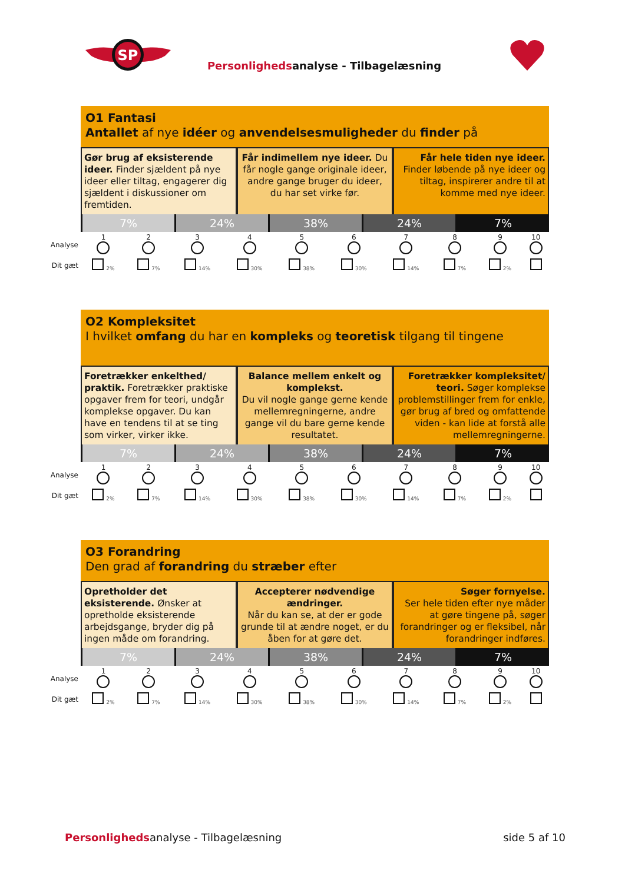SP
Personlighedsanalyse - Tilbagelæsning
O1 Fantasi
Antallet af nye idéer og anvendelsesmuligheder du finder på
Gør brug af eksisterende ideer. Finder sjældent på nye ideer eller tiltag, engagerer dig sjældent i diskussioner om fremtiden.
Får indimellem nye ideer. Du får nogle gange originale ideer, andre gange bruger du ideer, du har set virke før.
Får hele tiden nye ideer. Finder løbende på nye ideer og tiltag, inspirerer andre til at komme med nye ideer.
7% 24% 38% 24% 7%
| Analyse | 1 | 2 | 3 | 4 | 5 | 6 | 7 | 8 | 9 | 10 |
| Dit gæt | 2% | 7% | 14% | 30% | 38% | 30% | 14% | 7% | 2% | |
O2 Kompleksitet
I hvilket omfang du har en kompleks og teoretisk tilgang til tingene
Foretrækker enkelthed/ praktik. Foretrækker praktiske opgaver frem for teori, undgår komplekse opgaver. Du kan have en tendens til at se ting som virker, virker ikke.
Balance mellem enkelt og komplekst.
Du vil nogle gange gerne kende mellemregningerne, andre gange vil du bare gerne kende resultatet.
Foretrækker kompleksitet/ teori. Søger komplekse problemstillinger frem for enkle, gør brug af bred og omfattende viden - kan lide at forstå alle mellemregningerne.
7% 24% 38% 24% 7%
| Analyse | 1 | 2 | 3 | 4 | 5 | 6 | 7 | 8 | 9 | 10 |
| Dit gæt | 2% | 7% | 14% | 30% | 38% | 30% | 14% | 7% | 2% | |
O3 Forandring
Den grad af forandring du stræber efter
Opretholder det eksisterende. Ønsker at opretholde eksisterende arbejdsgange, bryder dig på ingen måde om forandring.
Accepterer nødvendige ændringer.
Når du kan se, at der er gode grunde til at ændre noget, er du åben for at gøre det.
Søger fornyelse.
Ser hele tiden efter nye måder at gøre tingene på, søger forandringer og er fleksibel, når forandringer indføres.
7% 24% 38% 24% 7%
| Analyse | 1 | 2 | 3 | 4 | 5 | 6 | 7 | 8 | 9 | 10 |
| Dit gæt | 2% | 7% | 14% | 30% | 38% | 30% | 14% | 7% | 2% | |
Personlighedsanalyse - Tilbagelæsning
side 5 af 10